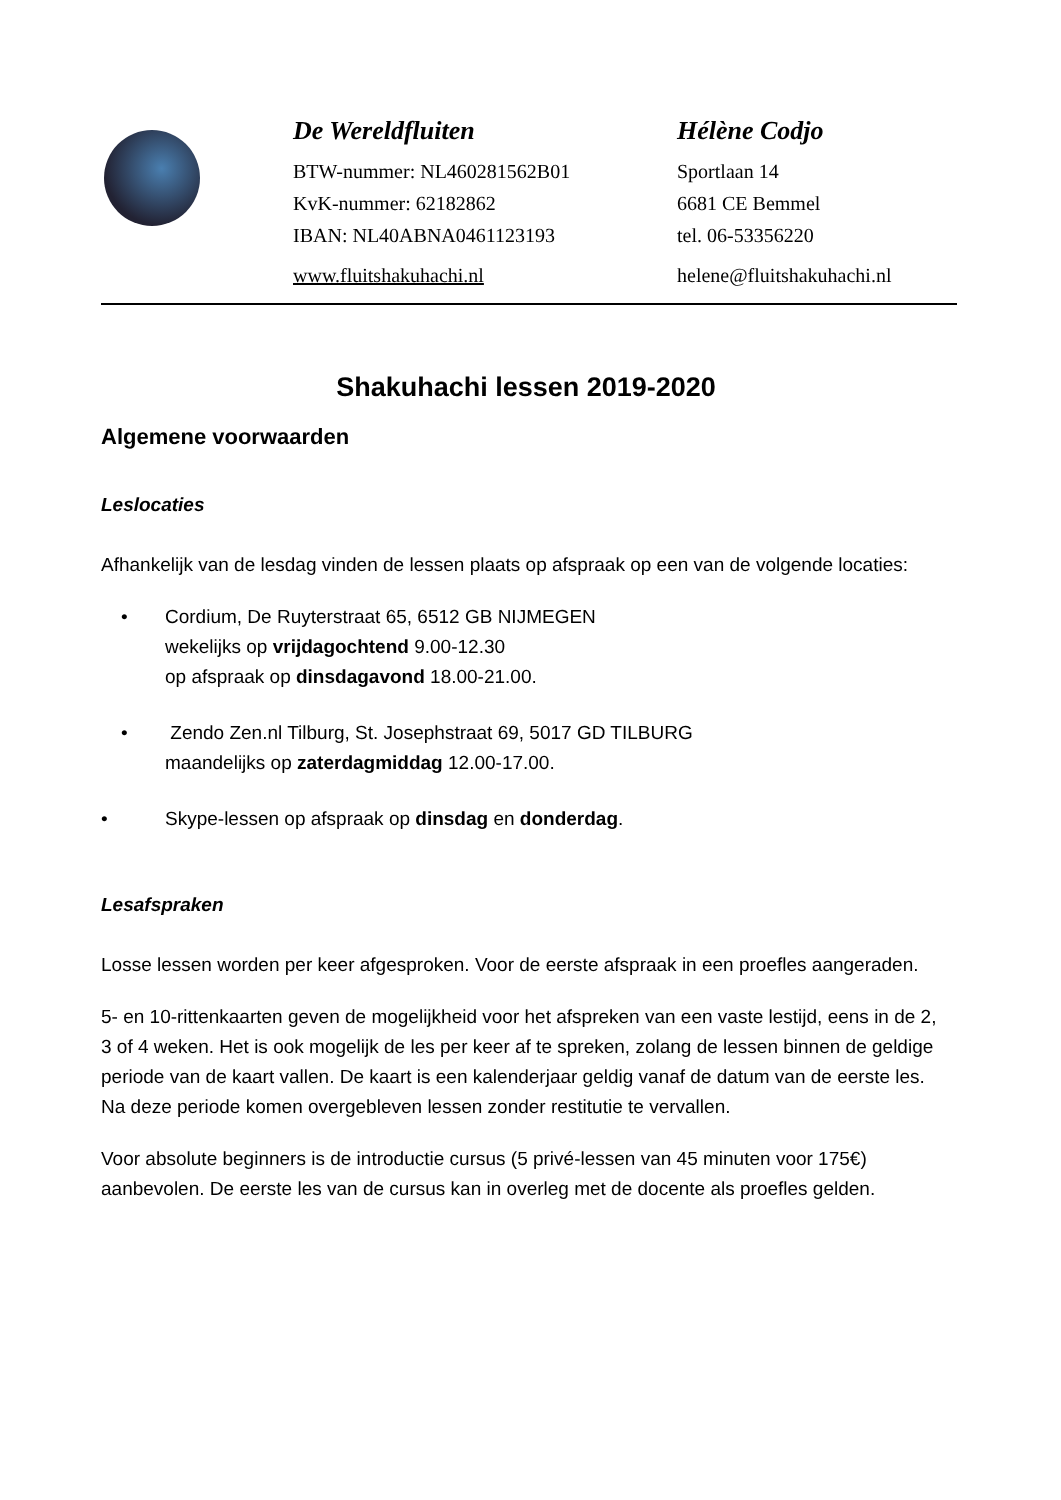De Wereldfluiten
BTW-nummer: NL460281562B01
KvK-nummer: 62182862
IBAN: NL40ABNA0461123193
www.fluitshakuhachi.nl
Hélène Codjo
Sportlaan 14
6681 CE Bemmel
tel. 06-53356220
helene@fluitshakuhachi.nl
Shakuhachi lessen 2019-2020
Algemene voorwaarden
Leslocaties
Afhankelijk van de lesdag vinden de lessen plaats op afspraak op een van de volgende locaties:
• Cordium, De Ruyterstraat 65, 6512 GB NIJMEGEN
wekelijks op vrijdagochtend 9.00-12.30
op afspraak op dinsdagavond 18.00-21.00.
• Zendo Zen.nl Tilburg, St. Josephstraat 69, 5017 GD TILBURG
maandelijks op zaterdagmiddag 12.00-17.00.
• Skype-lessen op afspraak op dinsdag en donderdag.
Lesafspraken
Losse lessen worden per keer afgesproken. Voor de eerste afspraak in een proefles aangeraden.
5- en 10-rittenkaarten geven de mogelijkheid voor het afspreken van een vaste lestijd, eens in de 2, 3 of 4 weken. Het is ook mogelijk de les per keer af te spreken, zolang de lessen binnen de geldige periode van de kaart vallen. De kaart is een kalenderjaar geldig vanaf de datum van de eerste les. Na deze periode komen overgebleven lessen zonder restitutie te vervallen.
Voor absolute beginners is de introductie cursus (5 privé-lessen van 45 minuten voor 175€) aanbevolen. De eerste les van de cursus kan in overleg met de docente als proefles gelden.